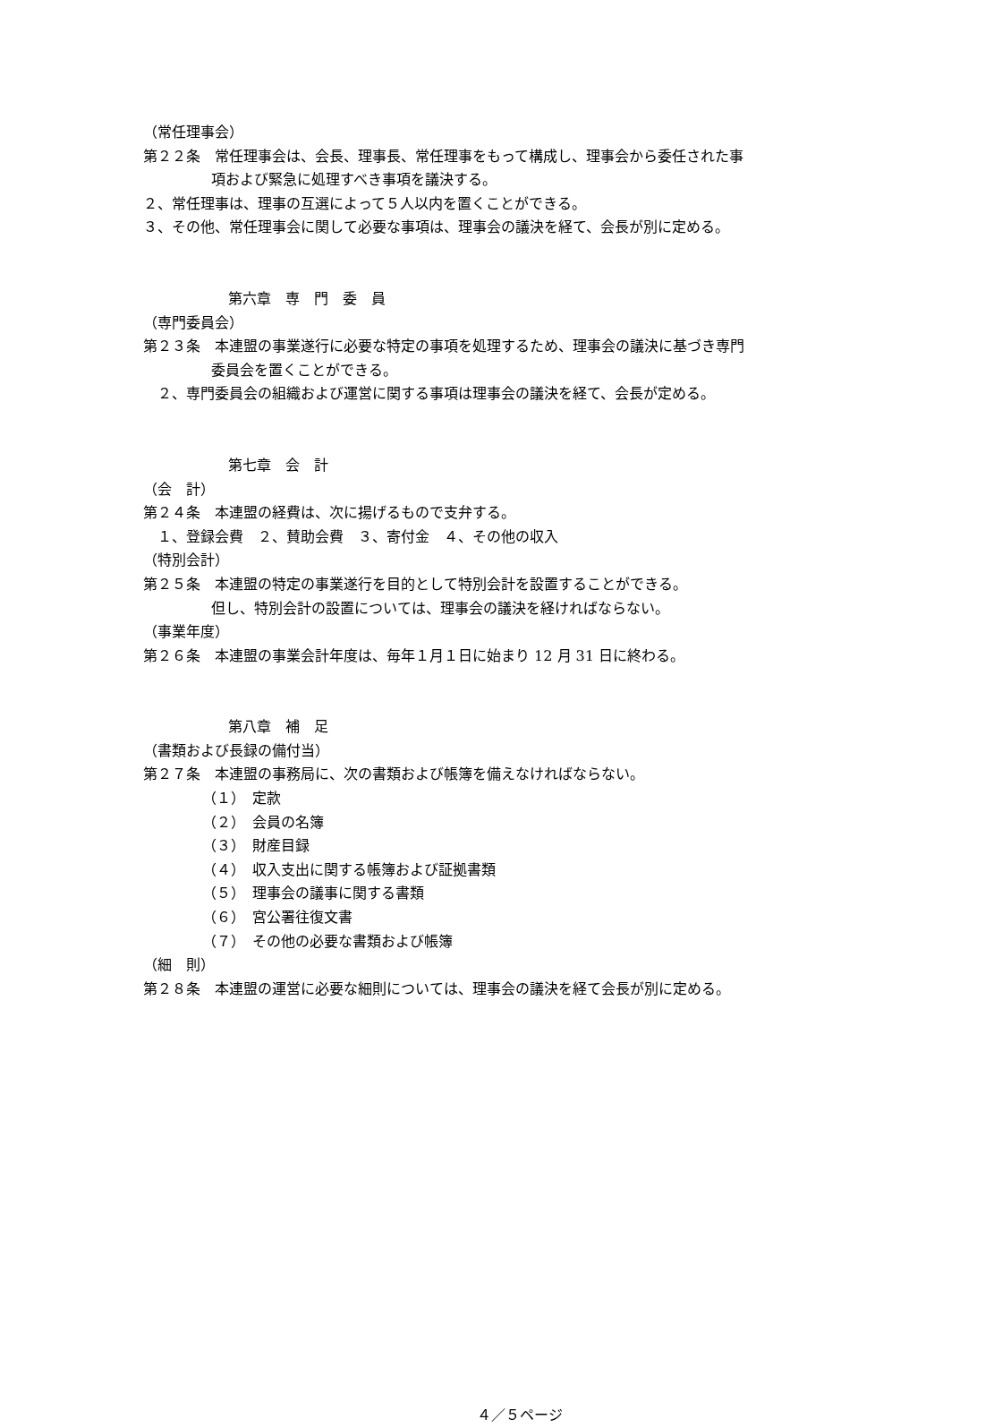（常任理事会）
第２２条　常任理事会は、会長、理事長、常任理事をもって構成し、理事会から委任された事
項および緊急に処理すべき事項を議決する。
２、常任理事は、理事の互選によって５人以内を置くことができる。
３、その他、常任理事会に関して必要な事項は、理事会の議決を経て、会長が別に定める。
第六章　専　門　委　員
（専門委員会）
第２３条　本連盟の事業遂行に必要な特定の事項を処理するため、理事会の議決に基づき専門
委員会を置くことができる。
　２、専門委員会の組織および運営に関する事項は理事会の議決を経て、会長が定める。
第七章　会　計
（会　計）
第２４条　本連盟の経費は、次に揚げるもので支弁する。
　１、登録会費　２、賛助会費　３、寄付金　４、その他の収入
（特別会計）
第２５条　本連盟の特定の事業遂行を目的として特別会計を設置することができる。
但し、特別会計の設置については、理事会の議決を経ければならない。
（事業年度）
第２６条　本連盟の事業会計年度は、毎年１月１日に始まり 12 月 31 日に終わる。
第八章　補　足
（書類および長録の備付当）
第２７条　本連盟の事務局に、次の書類および帳簿を備えなければならない。
（１）　定款
（２）　会員の名簿
（３）　財産目録
（４）　収入支出に関する帳簿および証拠書類
（５）　理事会の議事に関する書類
（６）　宮公署往復文書
（７）　その他の必要な書類および帳簿
（細　則）
第２８条　本連盟の運営に必要な細則については、理事会の議決を経て会長が別に定める。
４／５ページ